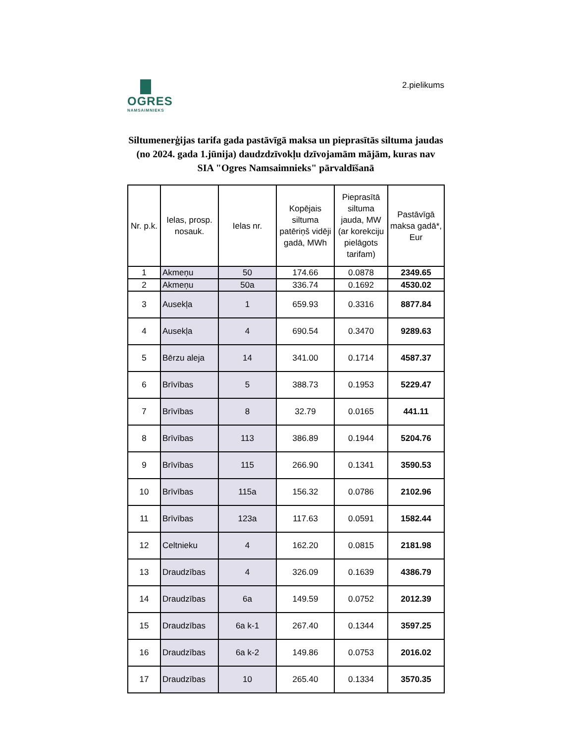OGRES
NAMSAIMNIEKS
2.pielikums
Siltumenerģijas tarifa gada pastāvīgā maksa un pieprasītās siltuma jaudas (no 2024. gada 1.jūnija) daudzdzīvokļu dzīvojamām mājām, kuras nav SIA "Ogres Namsaimnieks" pārvaldīšanā
| Nr. p.k. | Ielas, prosp. nosauk. | Ielas nr. | Kopējais siltuma patēriņš vidēji gadā, MWh | Pieprasītā siltuma jauda, MW (ar korekciju pielāgots tarifam) | Pastāvīgā maksa gadā*, Eur |
| --- | --- | --- | --- | --- | --- |
| 1 | Akmeņu | 50 | 174.66 | 0.0878 | 2349.65 |
| 2 | Akmeņu | 50a | 336.74 | 0.1692 | 4530.02 |
| 3 | Ausekļa | 1 | 659.93 | 0.3316 | 8877.84 |
| 4 | Ausekļa | 4 | 690.54 | 0.3470 | 9289.63 |
| 5 | Bērzu aleja | 14 | 341.00 | 0.1714 | 4587.37 |
| 6 | Brīvības | 5 | 388.73 | 0.1953 | 5229.47 |
| 7 | Brīvības | 8 | 32.79 | 0.0165 | 441.11 |
| 8 | Brīvības | 113 | 386.89 | 0.1944 | 5204.76 |
| 9 | Brīvības | 115 | 266.90 | 0.1341 | 3590.53 |
| 10 | Brīvības | 115a | 156.32 | 0.0786 | 2102.96 |
| 11 | Brīvības | 123a | 117.63 | 0.0591 | 1582.44 |
| 12 | Celtnieku | 4 | 162.20 | 0.0815 | 2181.98 |
| 13 | Draudzības | 4 | 326.09 | 0.1639 | 4386.79 |
| 14 | Draudzības | 6a | 149.59 | 0.0752 | 2012.39 |
| 15 | Draudzības | 6a k-1 | 267.40 | 0.1344 | 3597.25 |
| 16 | Draudzības | 6a k-2 | 149.86 | 0.0753 | 2016.02 |
| 17 | Draudzības | 10 | 265.40 | 0.1334 | 3570.35 |